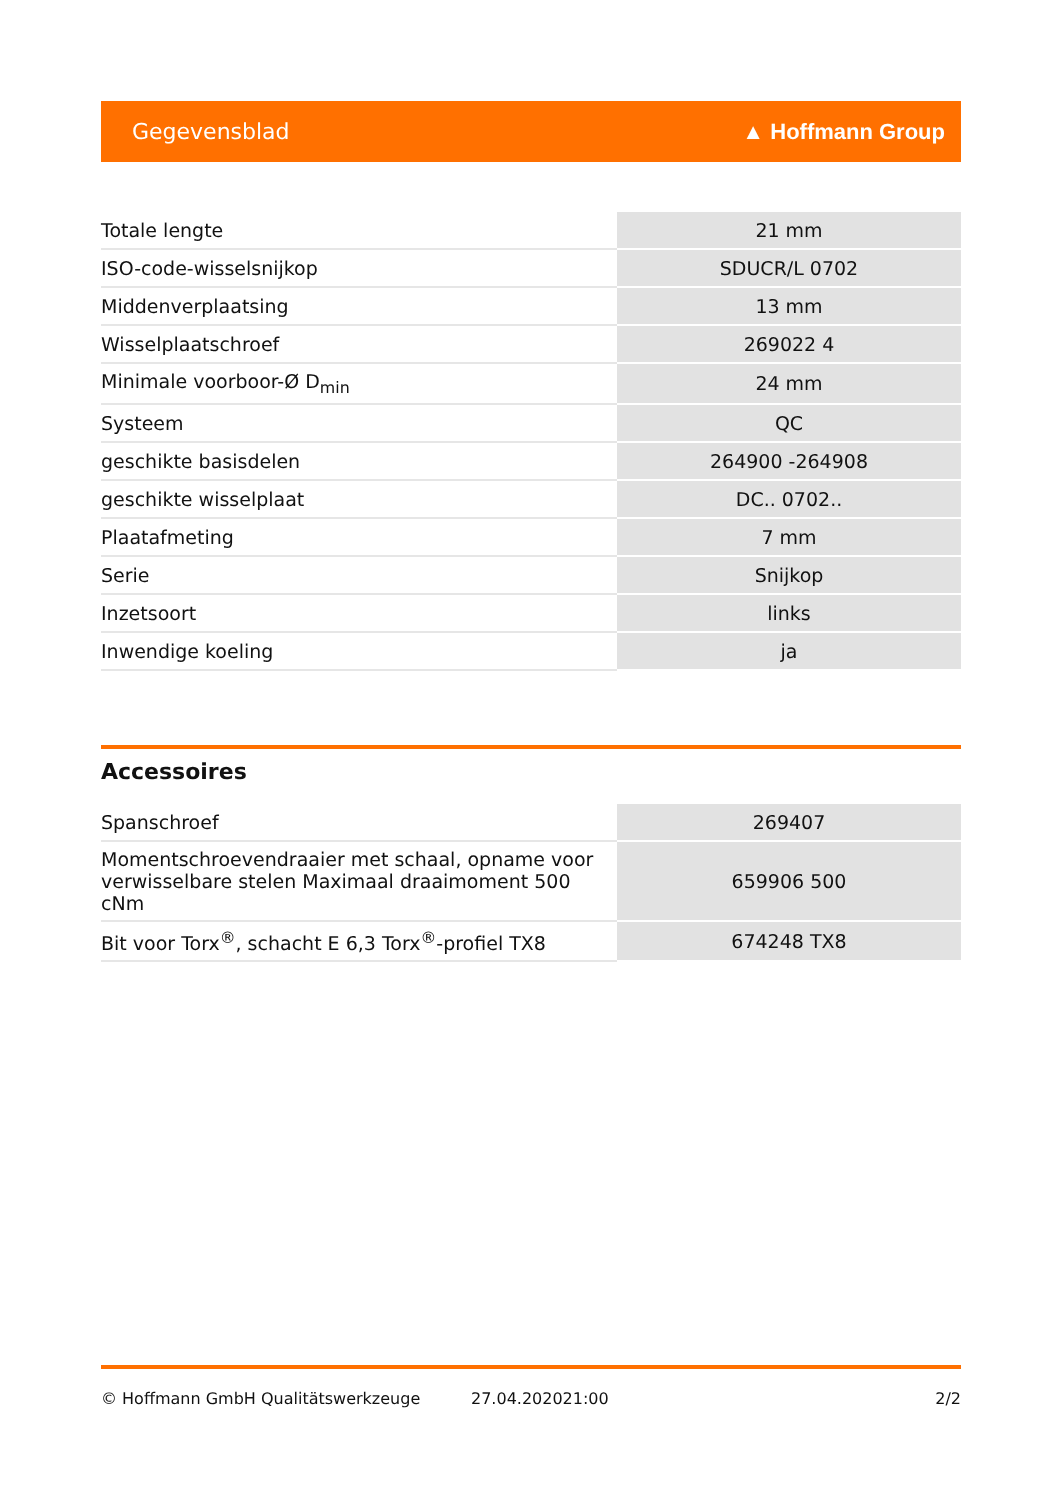Gegevensblad ▲ Hoffmann Group
| Totale lengte | 21 mm |
| ISO-code-wisselsnijkop | SDUCR/L 0702 |
| Middenverplaatsing | 13 mm |
| Wisselplaatschroef | 269022 4 |
| Minimale voorboor-Ø D<sub>min</sub> | 24 mm |
| Systeem | QC |
| geschikte basisdelen | 264900 -264908 |
| geschikte wisselplaat | DC.. 0702.. |
| Plaatafmeting | 7 mm |
| Serie | Snijkop |
| Inzetsoort | links |
| Inwendige koeling | ja |
Accessoires
| Spanschroef | 269407 |
| Momentschroevendraaier met schaal, opname voor verwisselbare stelen Maximaal draaimoment 500 cNm | 659906 500 |
| Bit voor Torx<sup>®</sup>, schacht E 6,3 Torx<sup>®</sup>-profiel TX8 | 674248 TX8 |
© Hoffmann GmbH Qualitätswerkzeuge 27.04.202021:00 2/2